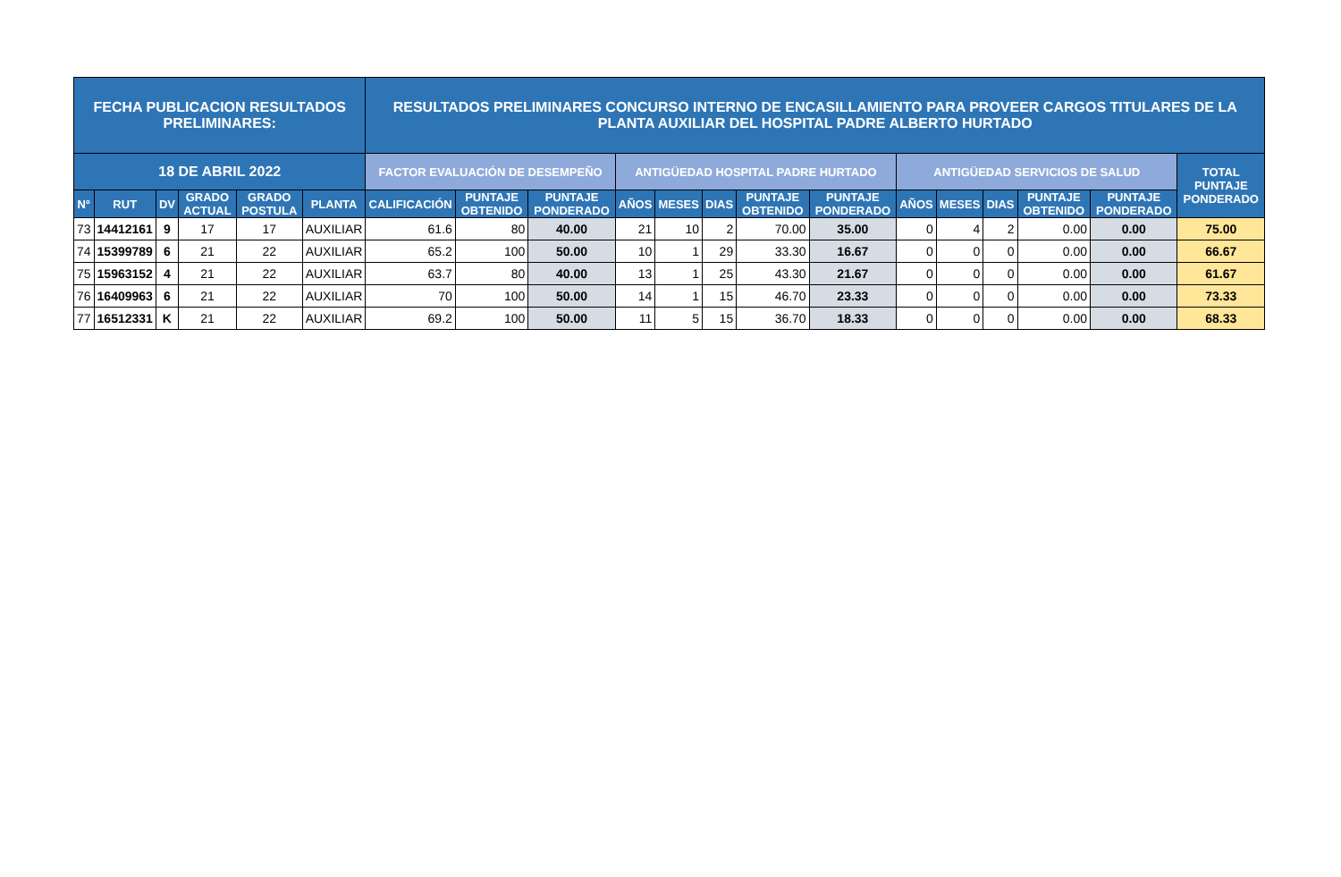| FECHA PUBLICACION RESULTADOS PRELIMINARES: | | | | | | RESULTADOS PRELIMINARES CONCURSO INTERNO DE ENCASILLAMIENTO PARA PROVEER CARGOS TITULARES DE LA PLANTA AUXILIAR DEL HOSPITAL PADRE ALBERTO HURTADO | | | | | | | | | | | | | |
| --- | --- | --- | --- | --- | --- | --- | --- | --- | --- | --- | --- | --- | --- | --- | --- | --- | --- | --- | --- |
| 18 DE ABRIL 2022 | | | | | | FACTOR EVALUACIÓN DE DESEMPEÑO | | | ANTIGÜEDAD HOSPITAL PADRE HURTADO | | | | | ANTIGÜEDAD SERVICIOS DE SALUD | | | | | TOTAL PUNTAJE PONDERADO |
| N° | RUT | DV | GRADO ACTUAL | GRADO POSTULA | PLANTA | CALIFICACIÓN | PUNTAJE OBTENIDO | PUNTAJE PONDERADO | AÑOS | MESES | DIAS | PUNTAJE OBTENIDO | PUNTAJE PONDERADO | AÑOS | MESES | DIAS | PUNTAJE OBTENIDO | PUNTAJE PONDERADO | |
| 73 | 14412161 | 9 | 17 | 17 | AUXILIAR | 61.6 | 80 | 40.00 | 21 | 10 | 2 | 70.00 | 35.00 | 0 | 4 | 2 | 0.00 | 0.00 | 75.00 |
| 74 | 15399789 | 6 | 21 | 22 | AUXILIAR | 65.2 | 100 | 50.00 | 10 | 1 | 29 | 33.30 | 16.67 | 0 | 0 | 0 | 0.00 | 0.00 | 66.67 |
| 75 | 15963152 | 4 | 21 | 22 | AUXILIAR | 63.7 | 80 | 40.00 | 13 | 1 | 25 | 43.30 | 21.67 | 0 | 0 | 0 | 0.00 | 0.00 | 61.67 |
| 76 | 16409963 | 6 | 21 | 22 | AUXILIAR | 70 | 100 | 50.00 | 14 | 1 | 15 | 46.70 | 23.33 | 0 | 0 | 0 | 0.00 | 0.00 | 73.33 |
| 77 | 16512331 | K | 21 | 22 | AUXILIAR | 69.2 | 100 | 50.00 | 11 | 5 | 15 | 36.70 | 18.33 | 0 | 0 | 0 | 0.00 | 0.00 | 68.33 |